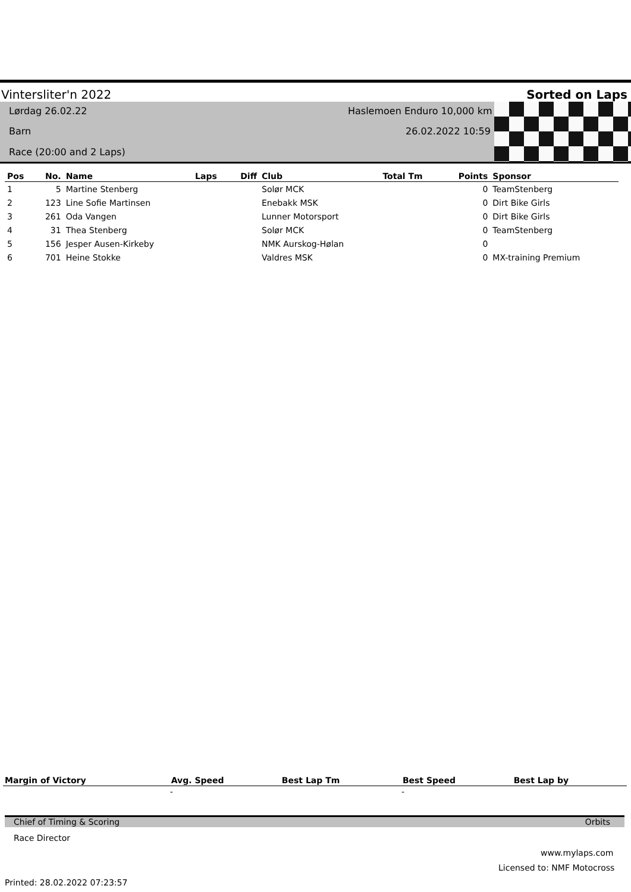Vintersliter'n 2022 Sorted on Laps
Lørdag 26.02.22 Haslemoen Enduro 10,000 km
Barn 26.02.2022 10:59
Race (20:00 and 2 Laps)
| Pos | No. | Name | Laps | Diff | Club | Total Tm | Points | Sponsor |
| --- | --- | --- | --- | --- | --- | --- | --- | --- |
| 1 | 5 | Martine Stenberg | | | Solør MCK | | 0 | TeamStenberg |
| 2 | 123 | Line Sofie Martinsen | | | Enebakk MSK | | 0 | Dirt Bike Girls |
| 3 | 261 | Oda Vangen | | | Lunner Motorsport | | 0 | Dirt Bike Girls |
| 4 | 31 | Thea Stenberg | | | Solør MCK | | 0 | TeamStenberg |
| 5 | 156 | Jesper Ausen-Kirkeby | | | NMK Aurskog-Hølan | | 0 | |
| 6 | 701 | Heine Stokke | | | Valdres MSK | | 0 | MX-training Premium |
| Margin of Victory | Avg. Speed | Best Lap Tm | Best Speed | Best Lap by |
| --- | --- | --- | --- | --- |
| | - | | - | |
Chief of Timing & Scoring Orbits
Race Director
www.mylaps.com
Licensed to: NMF Motocross
Printed: 28.02.2022 07:23:57